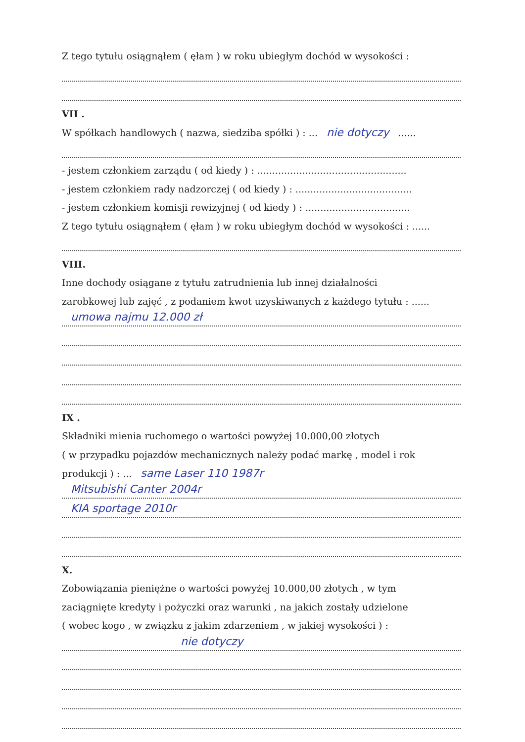Z tego tytułu osiągnąłem ( ęłam ) w roku ubiegłym dochód w wysokości :
VII .
W spółkach handlowych ( nazwa, siedziba spółki ) : ... nie dotyczy......
- jestem członkiem zarządu ( od kiedy ) : ..................................................
- jestem członkiem rady nadzorczej ( od kiedy ) : .......................................
- jestem członkiem komisji rewizyjnej ( od kiedy ) : ...................................
Z tego tytułu osiągnąłem ( ęłam ) w roku ubiegłym dochód w wysokości : ......
VIII.
Inne dochody osiągane z tytułu zatrudnienia lub innej działalności
zarobkowej lub zajęć , z podaniem kwot uzyskiwanych z każdego tytułu : ......
umowa najmu 12.000 zł
IX .
Składniki mienia ruchomego o wartości powyżej 10.000,00 złotych
( w przypadku pojazdów mechanicznych należy podać markę , model i rok
produkcji ) : ... same Laser 110 1987r
Mitsubishi Canter 2004r
KIA sportage 2010r
X.
Zobowiązania pieniężne o wartości powyżej 10.000,00 złotych , w tym
zaciągnięte kredyty i pożyczki oraz warunki , na jakich zostały udzielone
( wobec kogo , w związku z jakim zdarzeniem , w jakiej wysokości ) :
nie dotyczy